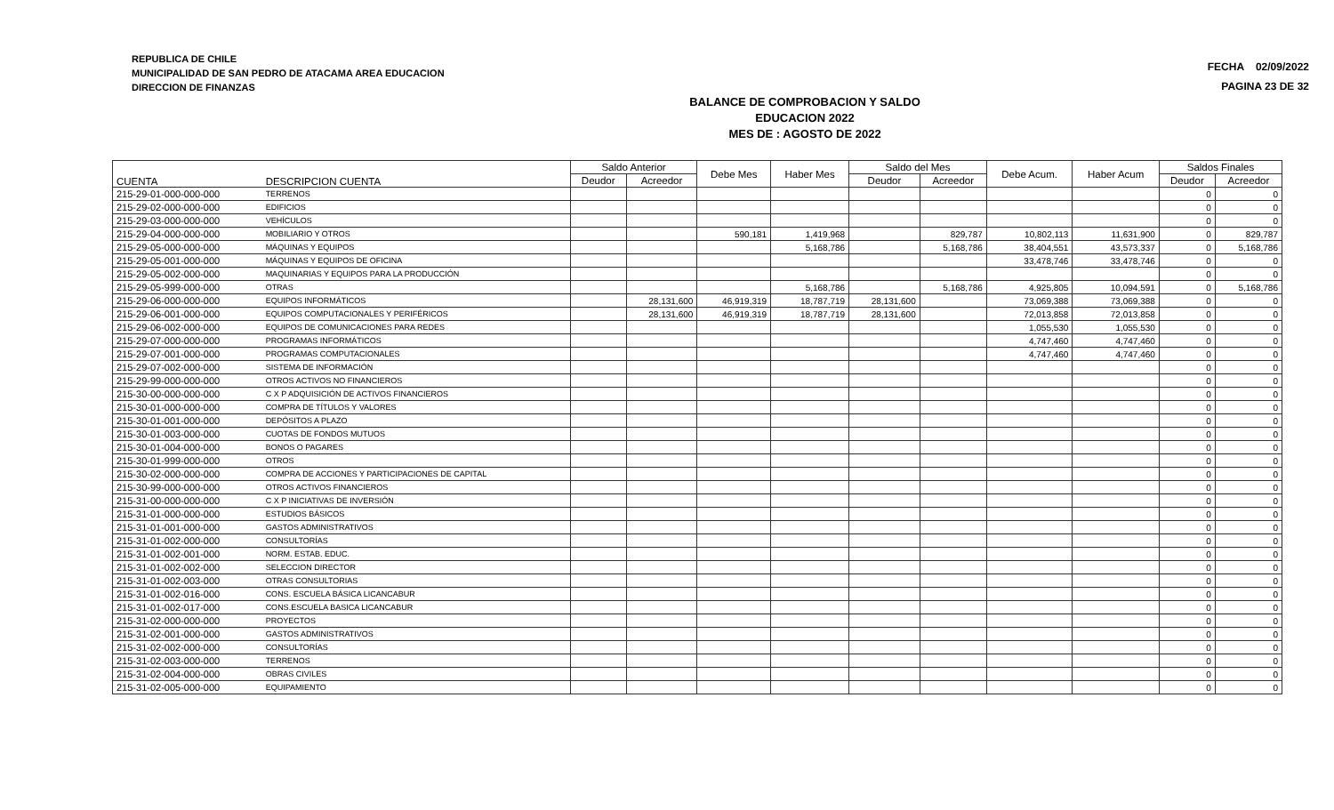REPUBLICA DE CHILE
MUNICIPALIDAD DE SAN PEDRO DE ATACAMA AREA EDUCACION
DIRECCION DE FINANZAS
FECHA 02/09/2022
PAGINA 23 DE 32
BALANCE DE COMPROBACION Y SALDO
EDUCACION 2022
MES DE : AGOSTO DE 2022
| CUENTA | DESCRIPCION CUENTA | Saldo Anterior | | Debe Mes | Haber Mes | Saldo del Mes | | Debe Acum. | Haber Acum | Saldos Finales | |
| --- | --- | --- | --- | --- | --- | --- | --- | --- | --- | --- | --- |
| | | Deudor | Acreedor | | | Deudor | Acreedor | | | Deudor | Acreedor |
| 215-29-01-000-000-000 | TERRENOS | | | | | | | | | 0 | 0 |
| 215-29-02-000-000-000 | EDIFICIOS | | | | | | | | | 0 | 0 |
| 215-29-03-000-000-000 | VEHÍCULOS | | | | | | | | | 0 | 0 |
| 215-29-04-000-000-000 | MOBILIARIO Y OTROS | | | 590,181 | 1,419,968 | | 829,787 | 10,802,113 | 11,631,900 | 0 | 829,787 |
| 215-29-05-000-000-000 | MÁQUINAS Y EQUIPOS | | | | 5,168,786 | | 5,168,786 | 38,404,551 | 43,573,337 | 0 | 5,168,786 |
| 215-29-05-001-000-000 | MÁQUINAS Y EQUIPOS DE OFICINA | | | | | | | 33,478,746 | 33,478,746 | 0 | 0 |
| 215-29-05-002-000-000 | MAQUINARIAS Y EQUIPOS PARA LA PRODUCCIÓN | | | | | | | | | 0 | 0 |
| 215-29-05-999-000-000 | OTRAS | | | | 5,168,786 | | 5,168,786 | 4,925,805 | 10,094,591 | 0 | 5,168,786 |
| 215-29-06-000-000-000 | EQUIPOS INFORMÁTICOS | | 28,131,600 | 46,919,319 | 18,787,719 | 28,131,600 | | 73,069,388 | 73,069,388 | 0 | 0 |
| 215-29-06-001-000-000 | EQUIPOS COMPUTACIONALES Y PERIFÉRICOS | | 28,131,600 | 46,919,319 | 18,787,719 | 28,131,600 | | 72,013,858 | 72,013,858 | 0 | 0 |
| 215-29-06-002-000-000 | EQUIPOS DE COMUNICACIONES PARA REDES | | | | | | | 1,055,530 | 1,055,530 | 0 | 0 |
| 215-29-07-000-000-000 | PROGRAMAS INFORMÁTICOS | | | | | | | 4,747,460 | 4,747,460 | 0 | 0 |
| 215-29-07-001-000-000 | PROGRAMAS COMPUTACIONALES | | | | | | | 4,747,460 | 4,747,460 | 0 | 0 |
| 215-29-07-002-000-000 | SISTEMA DE INFORMACIÓN | | | | | | | | | 0 | 0 |
| 215-29-99-000-000-000 | OTROS ACTIVOS NO FINANCIEROS | | | | | | | | | 0 | 0 |
| 215-30-00-000-000-000 | C X P ADQUISICIÓN DE ACTIVOS FINANCIEROS | | | | | | | | | 0 | 0 |
| 215-30-01-000-000-000 | COMPRA DE TÍTULOS Y VALORES | | | | | | | | | 0 | 0 |
| 215-30-01-001-000-000 | DEPÓSITOS A PLAZO | | | | | | | | | 0 | 0 |
| 215-30-01-003-000-000 | CUOTAS DE FONDOS MUTUOS | | | | | | | | | 0 | 0 |
| 215-30-01-004-000-000 | BONOS O PAGARES | | | | | | | | | 0 | 0 |
| 215-30-01-999-000-000 | OTROS | | | | | | | | | 0 | 0 |
| 215-30-02-000-000-000 | COMPRA DE ACCIONES Y PARTICIPACIONES DE CAPITAL | | | | | | | | | 0 | 0 |
| 215-30-99-000-000-000 | OTROS ACTIVOS FINANCIEROS | | | | | | | | | 0 | 0 |
| 215-31-00-000-000-000 | C X P INICIATIVAS DE INVERSIÓN | | | | | | | | | 0 | 0 |
| 215-31-01-000-000-000 | ESTUDIOS BÁSICOS | | | | | | | | | 0 | 0 |
| 215-31-01-001-000-000 | GASTOS ADMINISTRATIVOS | | | | | | | | | 0 | 0 |
| 215-31-01-002-000-000 | CONSULTORÍAS | | | | | | | | | 0 | 0 |
| 215-31-01-002-001-000 | NORM. ESTAB. EDUC. | | | | | | | | | 0 | 0 |
| 215-31-01-002-002-000 | SELECCION DIRECTOR | | | | | | | | | 0 | 0 |
| 215-31-01-002-003-000 | OTRAS CONSULTORIAS | | | | | | | | | 0 | 0 |
| 215-31-01-002-016-000 | CONS. ESCUELA BÁSICA LICANCABUR | | | | | | | | | 0 | 0 |
| 215-31-01-002-017-000 | CONS.ESCUELA BASICA LICANCABUR | | | | | | | | | 0 | 0 |
| 215-31-02-000-000-000 | PROYECTOS | | | | | | | | | 0 | 0 |
| 215-31-02-001-000-000 | GASTOS ADMINISTRATIVOS | | | | | | | | | 0 | 0 |
| 215-31-02-002-000-000 | CONSULTORÍAS | | | | | | | | | 0 | 0 |
| 215-31-02-003-000-000 | TERRENOS | | | | | | | | | 0 | 0 |
| 215-31-02-004-000-000 | OBRAS CIVILES | | | | | | | | | 0 | 0 |
| 215-31-02-005-000-000 | EQUIPAMIENTO | | | | | | | | | 0 | 0 |